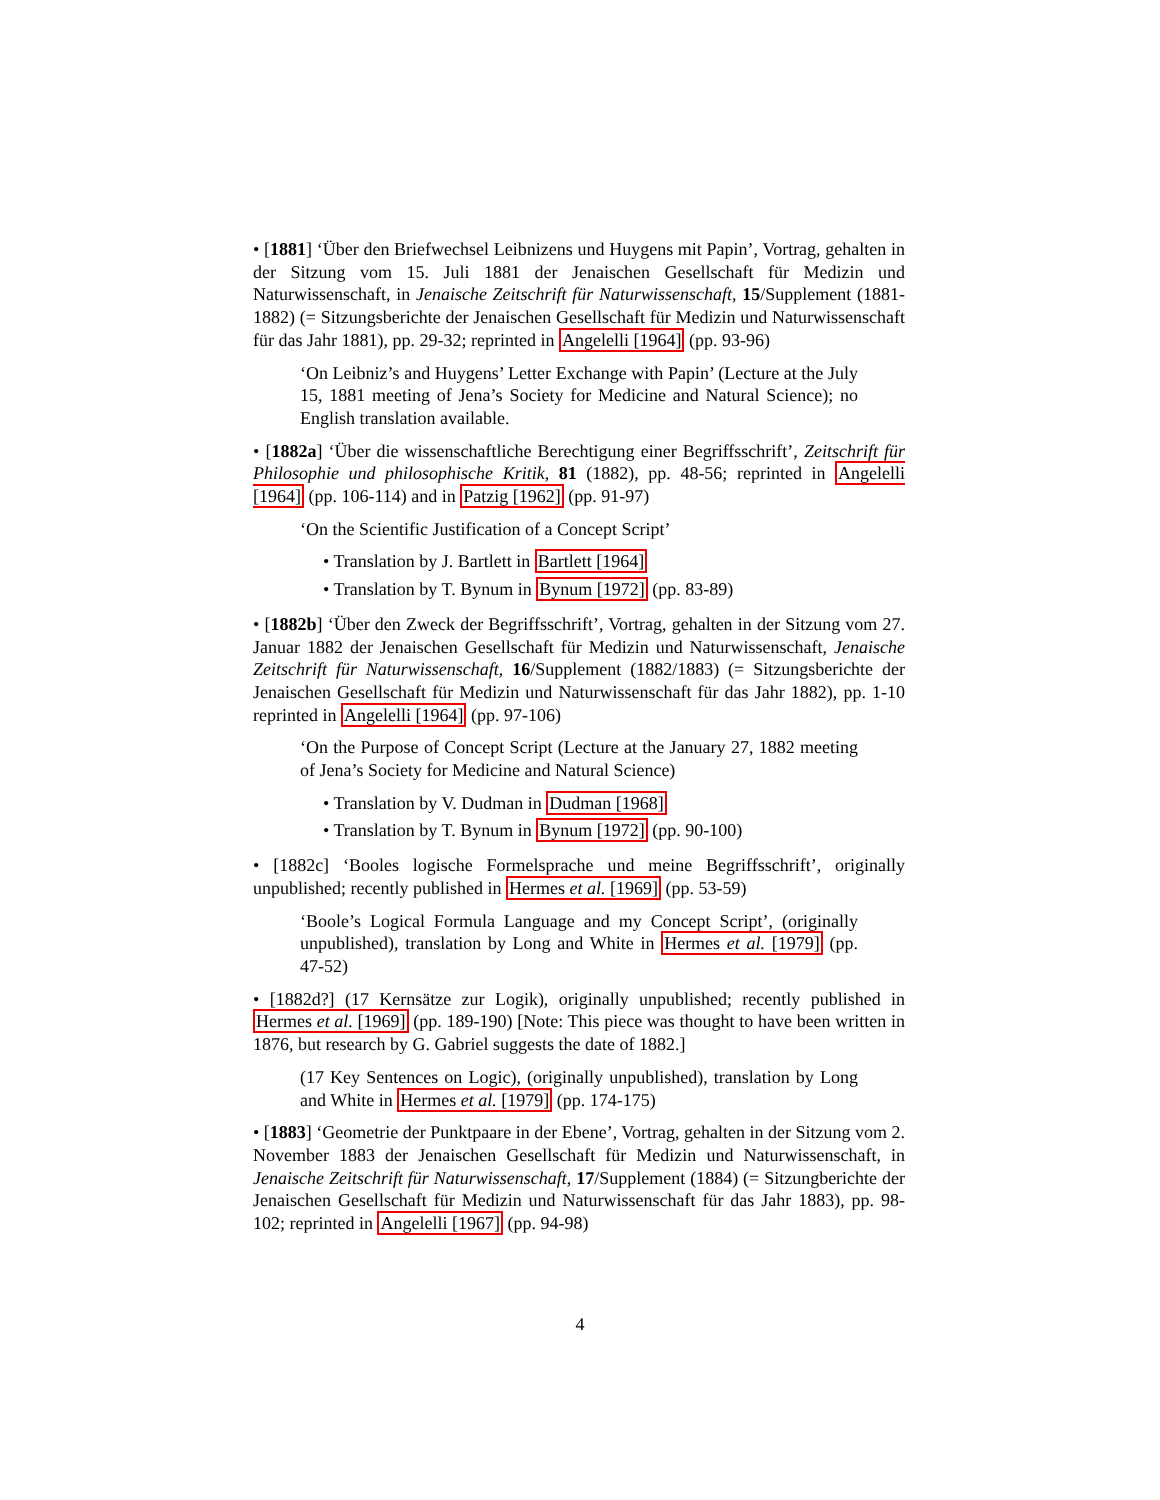• [1881] ‘Über den Briefwechsel Leibnizens und Huygens mit Papin’, Vortrag, gehalten in der Sitzung vom 15. Juli 1881 der Jenaischen Gesellschaft für Medizin und Naturwissenschaft, in Jenaische Zeitschrift für Naturwissenschaft, 15/Supplement (1881-1882) (= Sitzungsberichte der Jenaischen Gesellschaft für Medizin und Naturwissenschaft für das Jahr 1881), pp. 29-32; reprinted in Angelelli [1964] (pp. 93-96)
‘On Leibniz’s and Huygens’ Letter Exchange with Papin’ (Lecture at the July 15, 1881 meeting of Jena’s Society for Medicine and Natural Science); no English translation available.
• [1882a] ‘Über die wissenschaftliche Berechtigung einer Begriffsschrift’, Zeitschrift für Philosophie und philosophische Kritik, 81 (1882), pp. 48-56; reprinted in Angelelli [1964] (pp. 106-114) and in Patzig [1962] (pp. 91-97)
‘On the Scientific Justification of a Concept Script’
• Translation by J. Bartlett in Bartlett [1964]
• Translation by T. Bynum in Bynum [1972] (pp. 83-89)
• [1882b] ‘Über den Zweck der Begriffsschrift’, Vortrag, gehalten in der Sitzung vom 27. Januar 1882 der Jenaischen Gesellschaft für Medizin und Naturwissenschaft, Jenaische Zeitschrift für Naturwissenschaft, 16/Supplement (1882/1883) (= Sitzungsberichte der Jenaischen Gesellschaft für Medizin und Naturwissenschaft für das Jahr 1882), pp. 1-10 reprinted in Angelelli [1964] (pp. 97-106)
‘On the Purpose of Concept Script (Lecture at the January 27, 1882 meeting of Jena’s Society for Medicine and Natural Science)
• Translation by V. Dudman in Dudman [1968]
• Translation by T. Bynum in Bynum [1972] (pp. 90-100)
• [1882c] ‘Booles logische Formelsprache und meine Begriffsschrift’, originally unpublished; recently published in Hermes et al. [1969] (pp. 53-59)
‘Boole’s Logical Formula Language and my Concept Script’, (originally unpublished), translation by Long and White in Hermes et al. [1979] (pp. 47-52)
• [1882d?] (17 Kernsätze zur Logik), originally unpublished; recently published in Hermes et al. [1969] (pp. 189-190) [Note: This piece was thought to have been written in 1876, but research by G. Gabriel suggests the date of 1882.]
(17 Key Sentences on Logic), (originally unpublished), translation by Long and White in Hermes et al. [1979] (pp. 174-175)
• [1883] ‘Geometrie der Punktpaare in der Ebene’, Vortrag, gehalten in der Sitzung vom 2. November 1883 der Jenaischen Gesellschaft für Medizin und Naturwissenschaft, in Jenaische Zeitschrift für Naturwissenschaft, 17/Supplement (1884) (= Sitzungberichte der Jenaischen Gesellschaft für Medizin und Naturwissenschaft für das Jahr 1883), pp. 98-102; reprinted in Angelelli [1967] (pp. 94-98)
4